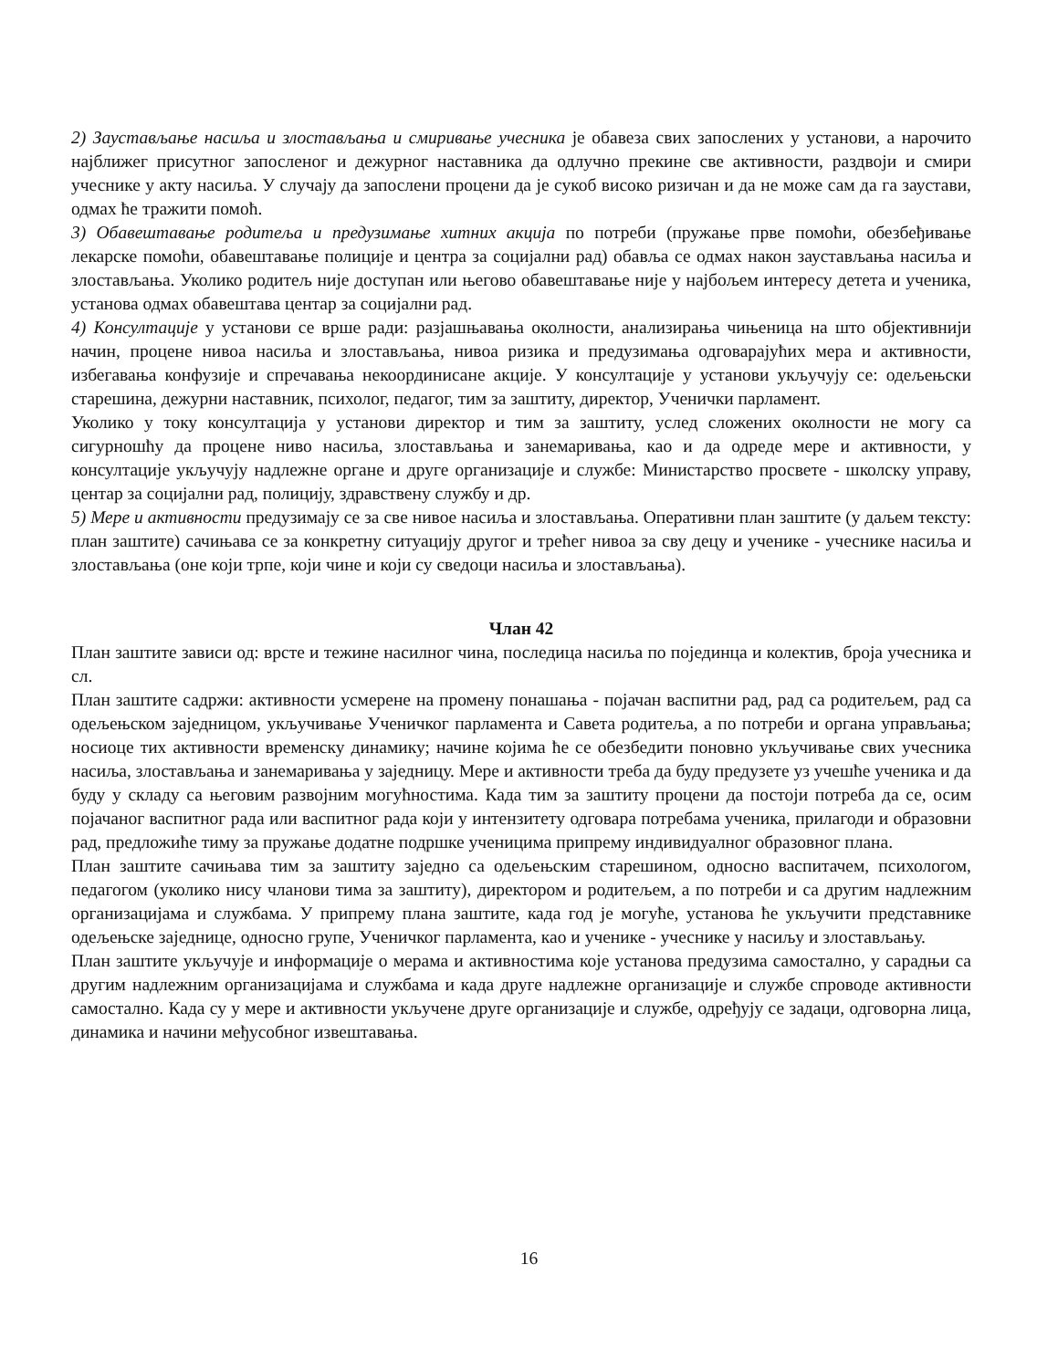2) Заустављање насиља и злостављања и смиривање учесника је обавеза свих запослених у установи, а нарочито најближег присутног запосленог и дежурног наставника да одлучно прекине све активности, раздвоји и смири учеснике у акту насиља. У случају да запослени процени да је сукоб високо ризичан и да не може сам да га заустави, одмах ће тражити помоћ.
3) Обавештавање родитеља и предузимање хитних акција по потреби (пружање прве помоћи, обезбеђивање лекарске помоћи, обавештавање полиције и центра за социјални рад) обавља се одмах након заустављања насиља и злостављања. Уколико родитељ није доступан или његово обавештавање није у најбољем интересу детета и ученика, установа одмах обавештава центар за социјални рад.
4) Консултације у установи се врше ради: разјашњавања околности, анализирања чињеница на што објективнији начин, процене нивоа насиља и злостављања, нивоа ризика и предузимања одговарајућих мера и активности, избегавања конфузије и спречавања некоординисане акције. У консултације у установи укључују се: одељењски старешина, дежурни наставник, психолог, педагог, тим за заштиту, директор, Ученички парламент.
Уколико у току консултација у установи директор и тим за заштиту, услед сложених околности не могу са сигурношћу да процене ниво насиља, злостављања и занемаривања, као и да одреде мере и активности, у консултације укључују надлежне органе и друге организације и службе: Министарство просвете - школску управу, центар за социјални рад, полицију, здравствену службу и др.
5) Мере и активности предузимају се за све нивое насиља и злостављања. Оперативни план заштите (у даљем тексту: план заштите) сачињава се за конкретну ситуацију другог и трећег нивоа за сву децу и ученике - учеснике насиља и злостављања (оне који трпе, који чине и који су сведоци насиља и злостављања).
Члан 42
План заштите зависи од: врсте и тежине насилног чина, последица насиља по појединца и колектив, броја учесника и сл.
План заштите садржи: активности усмерене на промену понашања - појачан васпитни рад, рад са родитељем, рад са одељењском заједницом, укључивање Ученичког парламента и Савета родитеља, а по потреби и органа управљања; носиоце тих активности временску динамику; начине којима ће се обезбедити поновно укључивање свих учесника насиља, злостављања и занемаривања у заједницу. Мере и активности треба да буду предузете уз учешће ученика и да буду у складу са његовим развојним могућностима. Када тим за заштиту процени да постоји потреба да се, осим појачаног васпитног рада или васпитног рада који у интензитету одговара потребама ученика, прилагоди и образовни рад, предложиће тиму за пружање додатне подршке ученицима припрему индивидуалног образовног плана.
План заштите сачињава тим за заштиту заједно са одељењским старешином, односно васпитачем, психологом, педагогом (уколико нису чланови тима за заштиту), директором и родитељем, а по потреби и са другим надлежним организацијама и службама. У припрему плана заштите, када год је могуће, установа ће укључити представнике одељењске заједнице, односно групе, Ученичког парламента, као и ученике - учеснике у насиљу и злостављању.
План заштите укључује и информације о мерама и активностима које установа предузима самостално, у сарадњи са другим надлежним организацијама и службама и када друге надлежне организације и службе спроводе активности самостално. Када су у мере и активности укључене друге организације и службе, одређују се задаци, одговорна лица, динамика и начини међусобног извештавања.
16